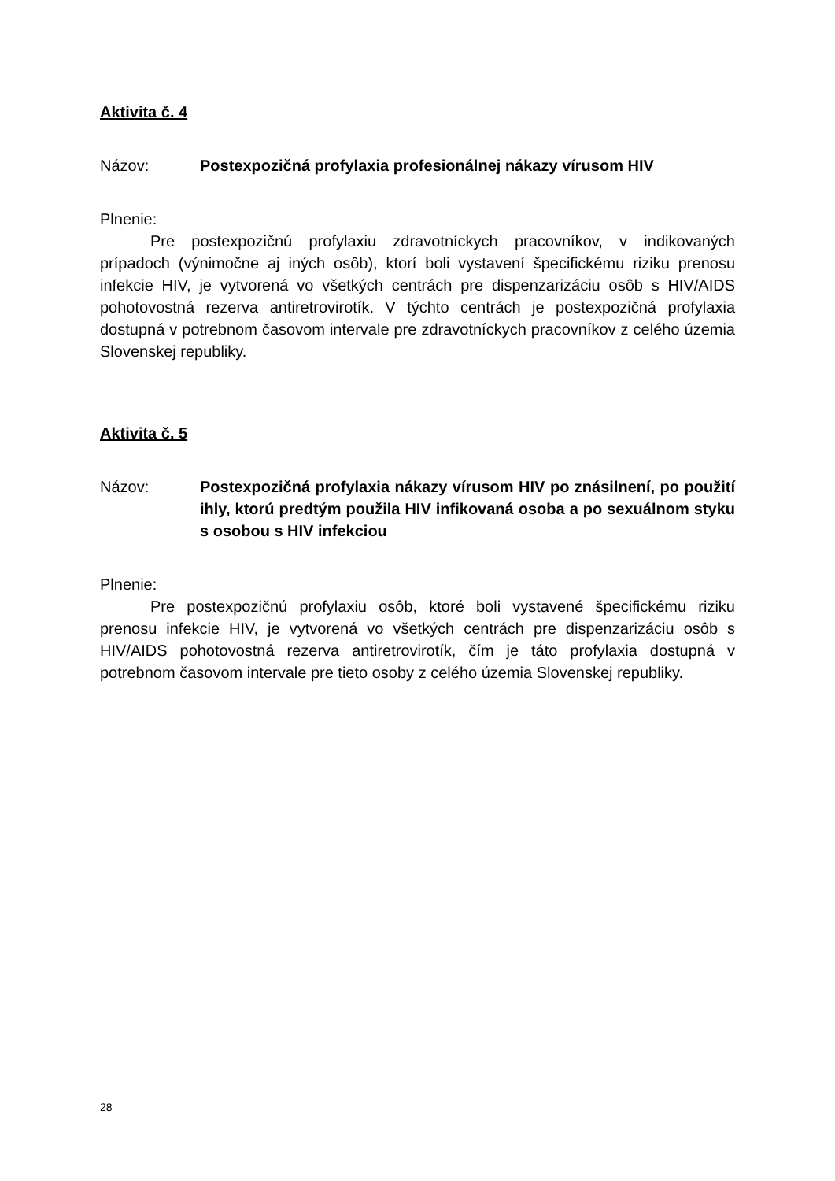Aktivita č. 4
Názov: Postexpozičná profylaxia profesionálnej nákazy vírusom HIV
Plnenie:
Pre postexpozičnú profylaxiu zdravotníckych pracovníkov, v indikovaných prípadoch (výnimočne aj iných osôb), ktorí boli vystavení špecifickému riziku prenosu infekcie HIV, je vytvorená vo všetkých centrách pre dispenzarizáciu osôb s HIV/AIDS pohotovostná rezerva antiretrovirotík. V týchto centrách je postexpozičná profylaxia dostupná v potrebnom časovom intervale pre zdravotníckych pracovníkov z celého územia Slovenskej republiky.
Aktivita č. 5
Názov: Postexpozičná profylaxia nákazy vírusom HIV po znásilnení, po použití ihly, ktorú predtým použila HIV infikovaná osoba a po sexuálnom styku s osobou s HIV infekciou
Plnenie:
Pre postexpozičnú profylaxiu osôb, ktoré boli vystavené špecifickému riziku prenosu infekcie HIV, je vytvorená vo všetkých centrách pre dispenzarizáciu osôb s HIV/AIDS pohotovostná rezerva antiretrovirotík, čím je táto profylaxia dostupná v potrebnom časovom intervale pre tieto osoby z celého územia Slovenskej republiky.
28